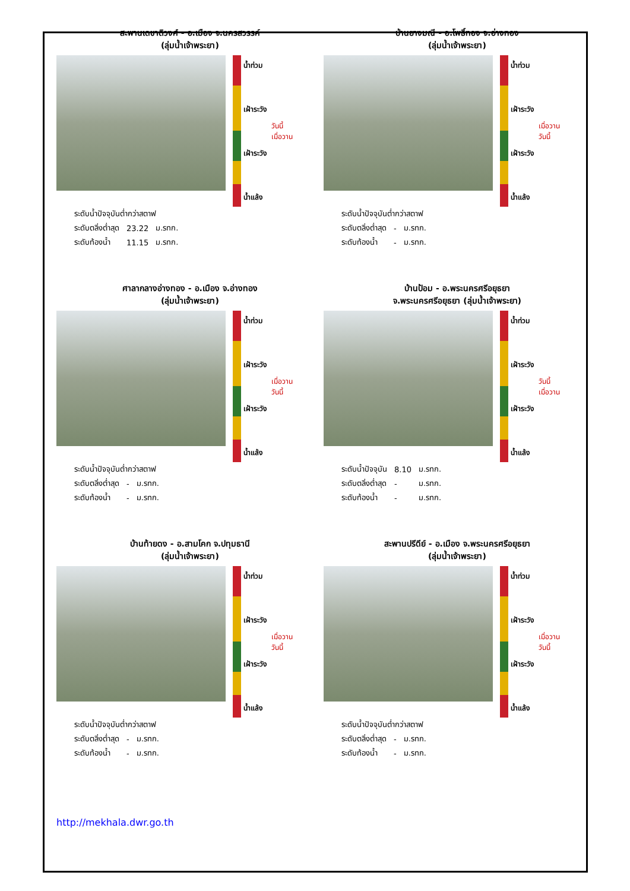สะพานเดชาติวงศ์ - อ.เมือง จ.นครสวรรค์
(ลุ่มน้ำเจ้าพระยา)
น้ำท่วม
เฝ้าระวัง
เฝ้าระวัง
น้ำแล้ง
วันนี้
เมื่อวาน
| ระดับน้ำปัจจุบันต่ำกว่าสตาฟ | | |
| ระดับตลิ่งต่ำสุด | 23.22 | ม.รทก. |
| ระดับท้องน้ำ | 11.15 | ม.รทก. |
บ้านยางมณี - อ.โพธิ์ทอง จ.อ่างทอง
(ลุ่มน้ำเจ้าพระยา)
น้ำท่วม
เฝ้าระวัง
เฝ้าระวัง
น้ำแล้ง
เมื่อวาน
วันนี้
| ระดับน้ำปัจจุบันต่ำกว่าสตาฟ | | |
| ระดับตลิ่งต่ำสุด | - | ม.รทก. |
| ระดับท้องน้ำ | - | ม.รทก. |
ศาลากลางอ่างทอง - อ.เมือง จ.อ่างทอง
(ลุ่มน้ำเจ้าพระยา)
น้ำท่วม
เฝ้าระวัง
เฝ้าระวัง
น้ำแล้ง
เมื่อวาน
วันนี้
| ระดับน้ำปัจจุบันต่ำกว่าสตาฟ | | |
| ระดับตลิ่งต่ำสุด | - | ม.รทก. |
| ระดับท้องน้ำ | - | ม.รทก. |
บ้านป้อม - อ.พระนครศรีอยุธยา
จ.พระนครศรีอยุธยา (ลุ่มน้ำเจ้าพระยา)
น้ำท่วม
เฝ้าระวัง
เฝ้าระวัง
น้ำแล้ง
วันนี้
เมื่อวาน
| ระดับน้ำปัจจุบัน | 8.10 | ม.รทก. |
| ระดับตลิ่งต่ำสุด | - | ม.รทก. |
| ระดับท้องน้ำ | - | ม.รทก. |
บ้านท้ายดง - อ.สามโคก จ.ปทุมธานี
(ลุ่มน้ำเจ้าพระยา)
น้ำท่วม
เฝ้าระวัง
เฝ้าระวัง
น้ำแล้ง
เมื่อวาน
วันนี้
| ระดับน้ำปัจจุบันต่ำกว่าสตาฟ | | |
| ระดับตลิ่งต่ำสุด | - | ม.รทก. |
| ระดับท้องน้ำ | - | ม.รทก. |
สะพานปรีดีย์ - อ.เมือง จ.พระนครศรีอยุธยา
(ลุ่มน้ำเจ้าพระยา)
น้ำท่วม
เฝ้าระวัง
เฝ้าระวัง
น้ำแล้ง
เมื่อวาน
วันนี้
| ระดับน้ำปัจจุบันต่ำกว่าสตาฟ | | |
| ระดับตลิ่งต่ำสุด | - | ม.รทก. |
| ระดับท้องน้ำ | - | ม.รทก. |
http://mekhala.dwr.go.th